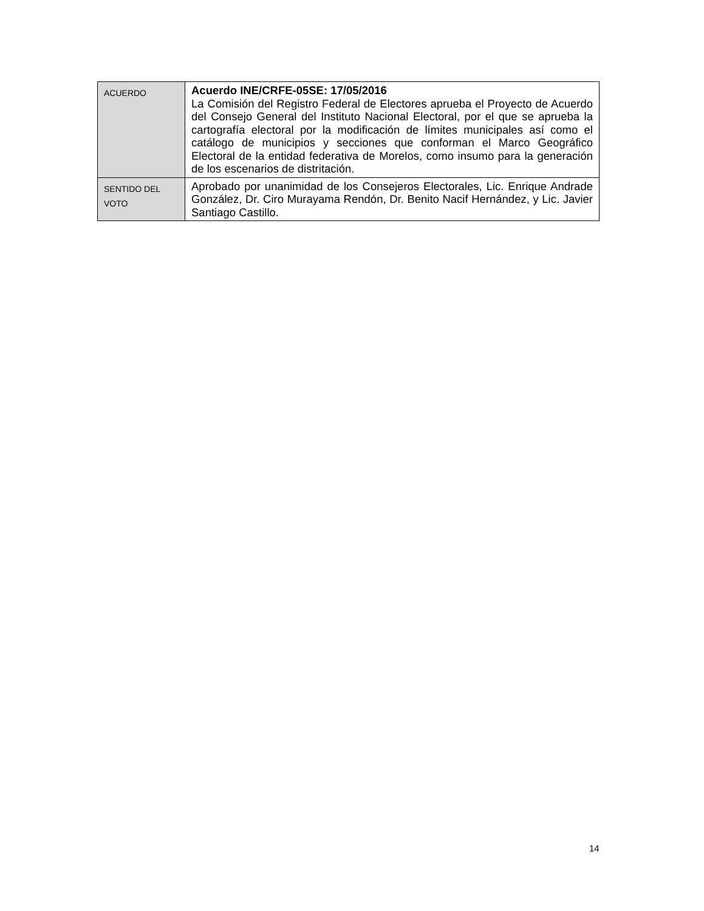| ACUERDO | Acuerdo INE/CRFE-05SE: 17/05/2016 La Comisión del Registro Federal de Electores aprueba el Proyecto de Acuerdo del Consejo General del Instituto Nacional Electoral, por el que se aprueba la cartografía electoral por la modificación de límites municipales así como el catálogo de municipios y secciones que conforman el Marco Geográfico Electoral de la entidad federativa de Morelos, como insumo para la generación de los escenarios de distritación. |
| SENTIDO DEL VOTO | Aprobado por unanimidad de los Consejeros Electorales, Lic. Enrique Andrade González, Dr. Ciro Murayama Rendón, Dr. Benito Nacif Hernández, y Lic. Javier Santiago Castillo. |
14